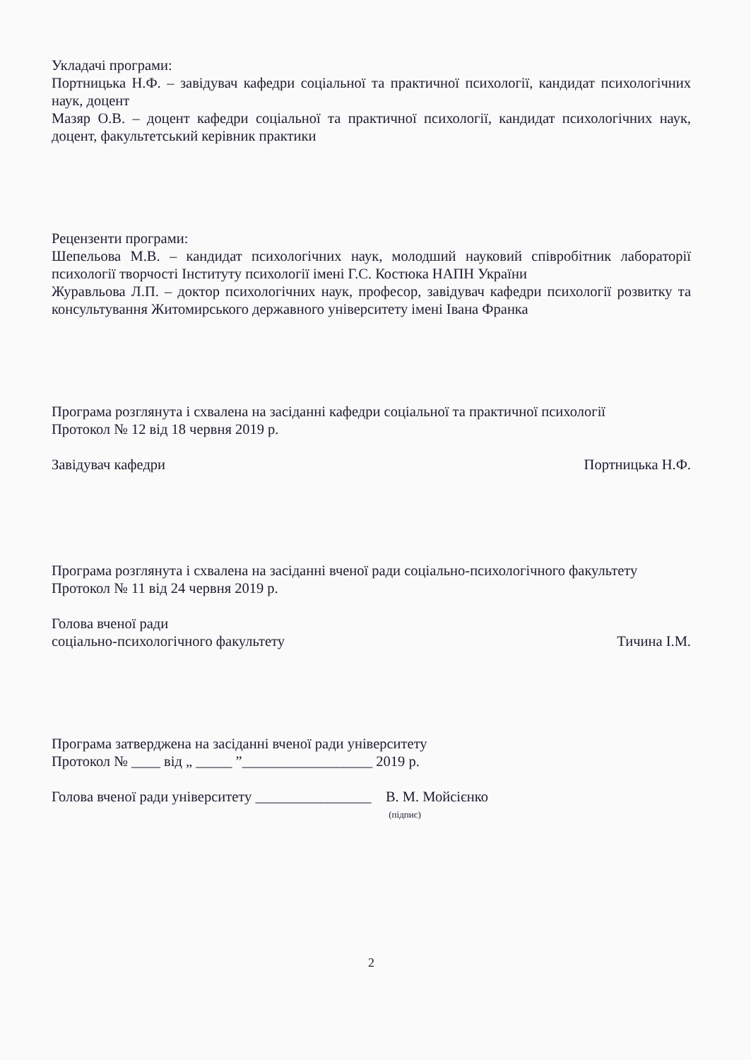Укладачі програми:
Портницька Н.Ф. – завідувач кафедри соціальної та практичної психології, кандидат психологічних наук, доцент
Мазяр О.В. – доцент кафедри соціальної та практичної психології, кандидат психологічних наук, доцент, факультетський керівник практики
Рецензенти програми:
Шепельова М.В. – кандидат психологічних наук, молодший науковий співробітник лабораторії психології творчості Інституту психології імені Г.С. Костюка НАПН України
Журавльова Л.П. – доктор психологічних наук, професор, завідувач кафедри психології розвитку та консультування Житомирського державного університету імені Івана Франка
Програма розглянута і схвалена на засіданні кафедри соціальної та практичної психології
Протокол № 12 від 18 червня 2019 р.
Завідувач кафедри Портницька Н.Ф.
Програма розглянута і схвалена на засіданні вченої ради соціально-психологічного факультету
Протокол № 11 від 24 червня 2019 р.
Голова вченої ради
соціально-психологічного факультету Тичина І.М.
Програма затверджена на засіданні вченої ради університету
Протокол № ____ від „ _____ ”__________________ 2019 р.
Голова вченої ради університету ________________ В. М. Мойсієнко
(підпис)
2